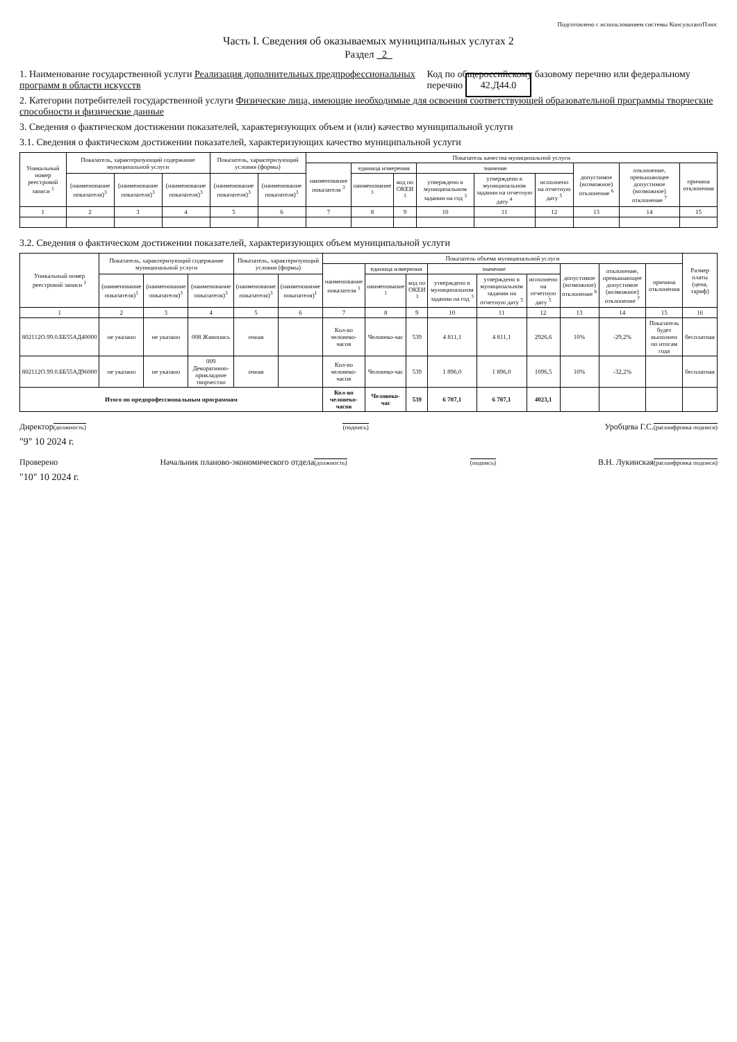Подготовлено с использованием системы КонсультантПлюс
Часть I. Сведения об оказываемых муниципальных услугах 2
Раздел 2
1. Наименование государственной услуги Реализация дополнительных предпрофессиональных программ в области искусств
Код по общероссийскому базовому перечню или федеральному перечню 42.Д44.0
2. Категории потребителей государственной услуги Физические лица, имеющие необходимые для освоения соответствующей образовательной программы творческие способности и физические данные
3. Сведения о фактическом достижении показателей, характеризующих объем и (или) качество муниципальной услуги
3.1. Сведения о фактическом достижении показателей, характеризующих качество муниципальной услуги
| Уникальный номер реестровой записи <sup>1</sup> | Показатель, характеризующий содержание муниципальной услуги | | | Показатель, характеризующий условия (формы) | | Показатель качества муниципальной услуги | | | | | | | | |
| --- | --- | --- | --- | --- | --- | --- | --- | --- | --- | --- | --- | --- | --- | --- |
| | | | | | | наименование показателя <sup>3</sup> | единица измерения | | значение | | | допустимое (возможное) отклонение <sup>6</sup> | отклонение, превышающее допустимое (возможное) отклонение <sup>7</sup> | причина отклонения |
| | (наименование показателя)<sup>3</sup> | (наименование показателя)<sup>3</sup> | (наименование показателя)<sup>3</sup> | (наименование показателя)<sup>3</sup> | (наименование показателя)<sup>3</sup> | | наименование <sup>3</sup> | код по ОКЕИ <sup>3</sup> | утверждено в муниципальном задании на год <sup>3</sup> | утверждено в муниципальном задании на отчетную дату <sup>4</sup> | исполнено на отчетную дату <sup>5</sup> | | | |
| 1 | 2 | 3 | 4 | 5 | 6 | 7 | 8 | 9 | 10 | 11 | 12 | 13 | 14 | 15 |
3.2. Сведения о фактическом достижении показателей, характеризующих объем муниципальной услуги
| Уникальный номер реестровой записи <sup>1</sup> | Показатель, характеризующий содержание муниципальной услуги | | | Показатель, характеризующий условия (формы) | | Показатель объема муниципальной услуги | | | | | | | | | Размер платы (цена, тариф) |
| --- | --- | --- | --- | --- | --- | --- | --- | --- | --- | --- | --- | --- | --- | --- | --- |
| | | | | | | наименование показателя <sup>1</sup> | единица измерения | | значение | | | допустимое (возможное) отклонение <sup>6</sup> | отклонение, превышающее допустимое (возможное) отклонение <sup>7</sup> | причина отклонения | |
| | (наименование показателя)<sup>1</sup> | (наименование показателя)<sup>3</sup> | (наименование показателя)<sup>3</sup> | (наименование показателя)<sup>3</sup> | (наименование показателя)<sup>1</sup> | | наименование <sup>1</sup> | код по ОКЕИ <sup>3</sup> | утверждено в муниципальном задании на год <sup>3</sup> | утверждено в муниципальном задании на отчетную дату <sup>5</sup> | исполнено на отчетную дату <sup>5</sup> | | | | |
| 1 | 2 | 3 | 4 | 5 | 6 | 7 | 8 | 9 | 10 | 11 | 12 | 13 | 14 | 15 | 16 |
| 802112О.99.0.ББ55АД40000 | не указано | не указано | 008 Живопись | очная | | Кол-во человеко-часов | Человеко-час | 539 | 4 811,1 | 4 811,1 | 2926,6 | 10% | -29,2% | Показатель будет выполнен по итогам года | бесплатная |
| 802112О.99.0.ББ55АД96000 | не указано | не указано | 009 Декоративно-прикладное творчество | очная | | Кол-во человеко-часов | Человеко-час | 539 | 1 896,0 | 1 896,0 | 1096,5 | 10% | -32,2% | | бесплатная |
| Итого по предпрофессиональным программам | | | | | | Кол-во человеко-часов | Человеко-час | 539 | 6 707,1 | 6 707,1 | 4023,1 | | | | |
Директор(должность) (подпись) Уробцева Г.С.(расшифровка подписи)
"9" 10 2024 г.
Проверено Начальник планово-экономического отдела(должность) (подпись) В.Н. Лукинская(расшифровка подписи)
"10" 10 2024 г.